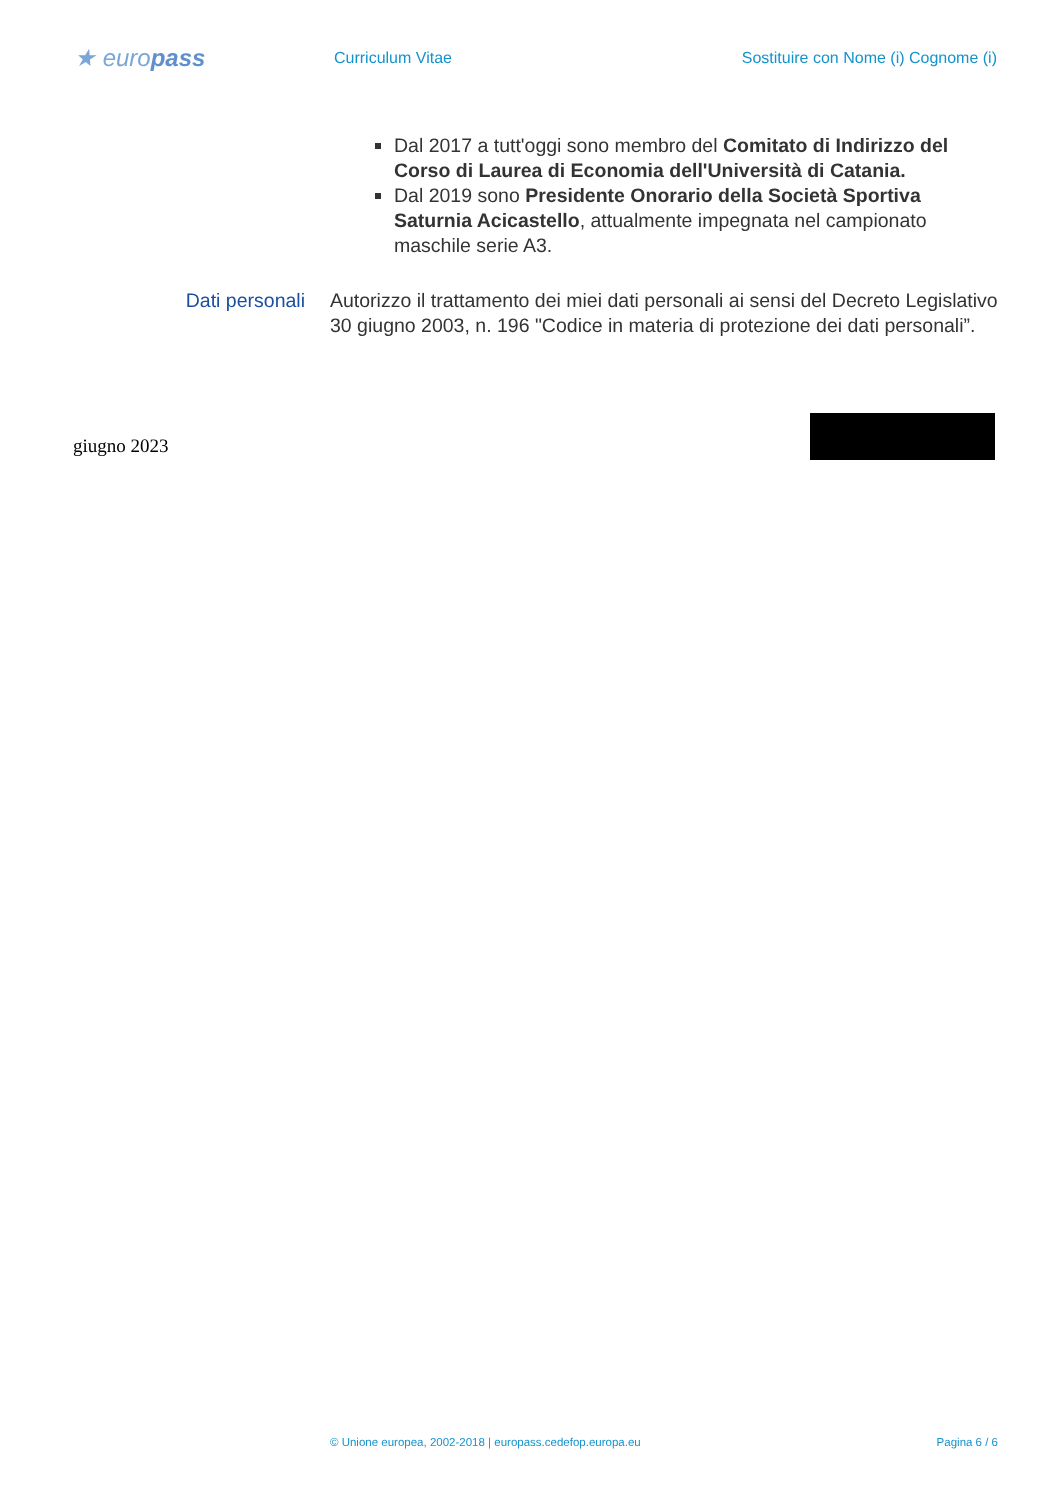★ europass
Curriculum Vitae
Sostituire con Nome (i) Cognome (i)
Dal 2017 a tutt'oggi sono membro del Comitato di Indirizzo del Corso di Laurea di Economia dell'Università di Catania.
Dal 2019 sono Presidente Onorario della Società Sportiva Saturnia Acicastello, attualmente impegnata nel campionato maschile serie A3.
Dati personali Autorizzo il trattamento dei miei dati personali ai sensi del Decreto Legislativo 30 giugno 2003, n. 196 "Codice in materia di protezione dei dati personali”.
giugno 2023
© Unione europea, 2002-2018 | europass.cedefop.europa.eu Pagina 6 / 6